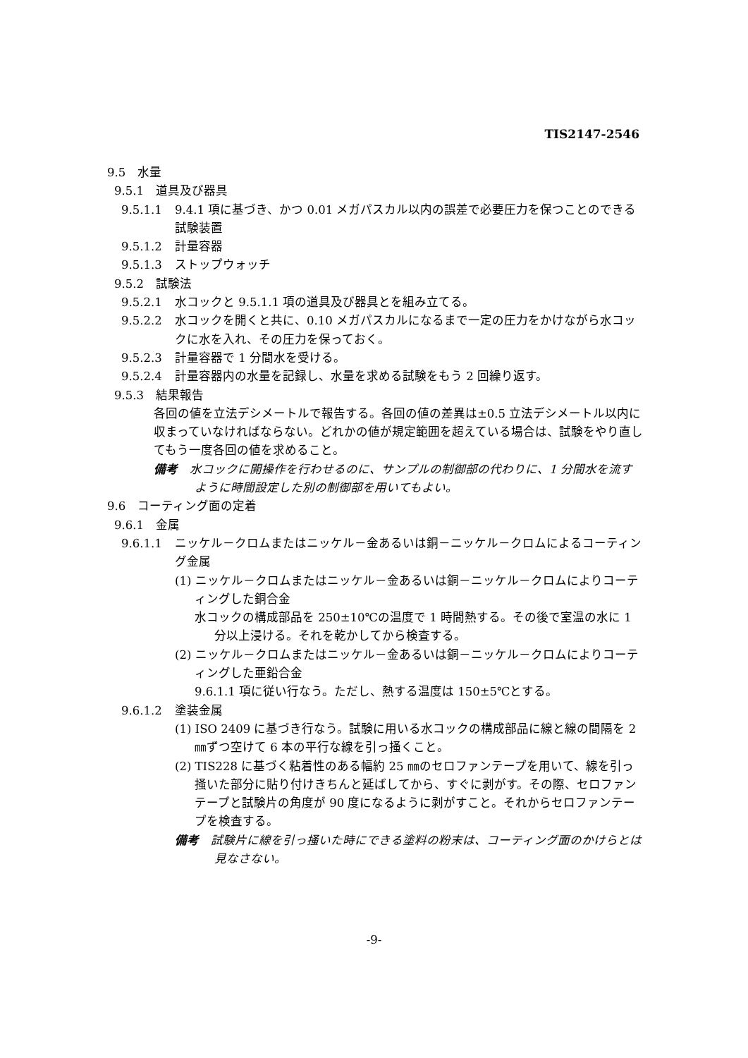TIS2147-2546
9.5　水量
9.5.1　道具及び器具
9.5.1.1 9.4.1 項に基づき、かつ 0.01 メガパスカル以内の誤差で必要圧力を保つことのできる試験装置
9.5.1.2 計量容器
9.5.1.3 ストップウォッチ
9.5.2　試験法
9.5.2.1 水コックと 9.5.1.1 項の道具及び器具とを組み立てる。
9.5.2.2 水コックを開くと共に、0.10 メガパスカルになるまで一定の圧力をかけながら水コックに水を入れ、その圧力を保っておく。
9.5.2.3 計量容器で 1 分間水を受ける。
9.5.2.4 計量容器内の水量を記録し、水量を求める試験をもう 2 回繰り返す。
9.5.3　結果報告
各回の値を立法デシメートルで報告する。各回の値の差異は±0.5 立法デシメートル以内に収まっていなければならない。どれかの値が規定範囲を超えている場合は、試験をやり直してもう一度各回の値を求めること。
備考　水コックに開操作を行わせるのに、サンプルの制御部の代わりに、1 分間水を流すように時間設定した別の制御部を用いてもよい。
9.6　コーティング面の定着
9.6.1　金属
9.6.1.1 ニッケル－クロムまたはニッケル－金あるいは銅－ニッケル－クロムによるコーティング金属
(1) ニッケル－クロムまたはニッケル－金あるいは銅－ニッケル－クロムによりコーティングした銅合金
水コックの構成部品を 250±10℃の温度で 1 時間熱する。その後で室温の水に 1 分以上浸ける。それを乾かしてから検査する。
(2) ニッケル－クロムまたはニッケル－金あるいは銅－ニッケル－クロムによりコーティングした亜鉛合金
9.6.1.1 項に従い行なう。ただし、熱する温度は 150±5℃とする。
9.6.1.2 塗装金属
(1) ISO 2409 に基づき行なう。試験に用いる水コックの構成部品に線と線の間隔を 2 ㎜ずつ空けて 6 本の平行な線を引っ掻くこと。
(2) TIS228 に基づく粘着性のある幅約 25 ㎜のセロファンテープを用いて、線を引っ掻いた部分に貼り付けきちんと延ばしてから、すぐに剥がす。その際、セロファンテープと試験片の角度が 90 度になるように剥がすこと。それからセロファンテープを検査する。
備考　試験片に線を引っ掻いた時にできる塗料の粉末は、コーティング面のかけらとは見なさない。
-9-